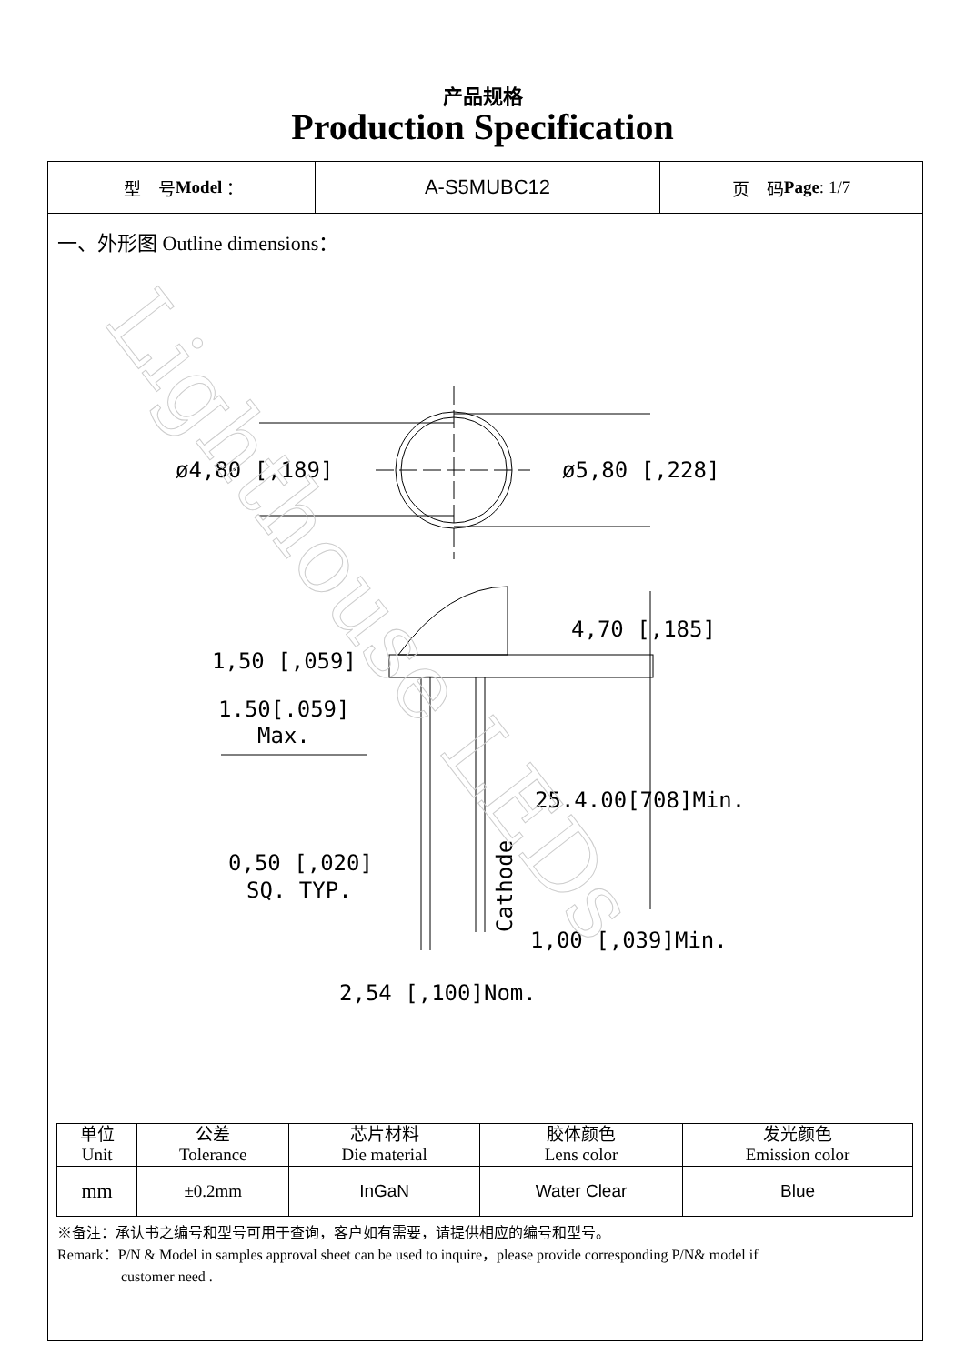产品规格
Production Specification
型　号 Model ：
A-S5MUBC12
页　码 Page: 1/7
一、外形图 Outline dimensions：
ø4,80 [,189]
ø5,80 [,228]
4,70 [,185]
1,50 [,059]
1.50[.059]
Max.
25.4.00[708]Min.
0,50 [,020]
SQ. TYP.
1,00 [,039]Min.
2,54 [,100]Nom.
Cathode
Lighthouse LEDs
| 单位 Unit | 公差 Tolerance | 芯片材料 Die material | 胶体颜色 Lens color | 发光颜色 Emission color |
| mm | ±0.2mm | InGaN | Water Clear | Blue |
※备注：承认书之编号和型号可用于查询，客户如有需要，请提供相应的编号和型号。
Remark：P/N & Model in samples approval sheet can be used to inquire，please provide corresponding P/N& model if
customer need .